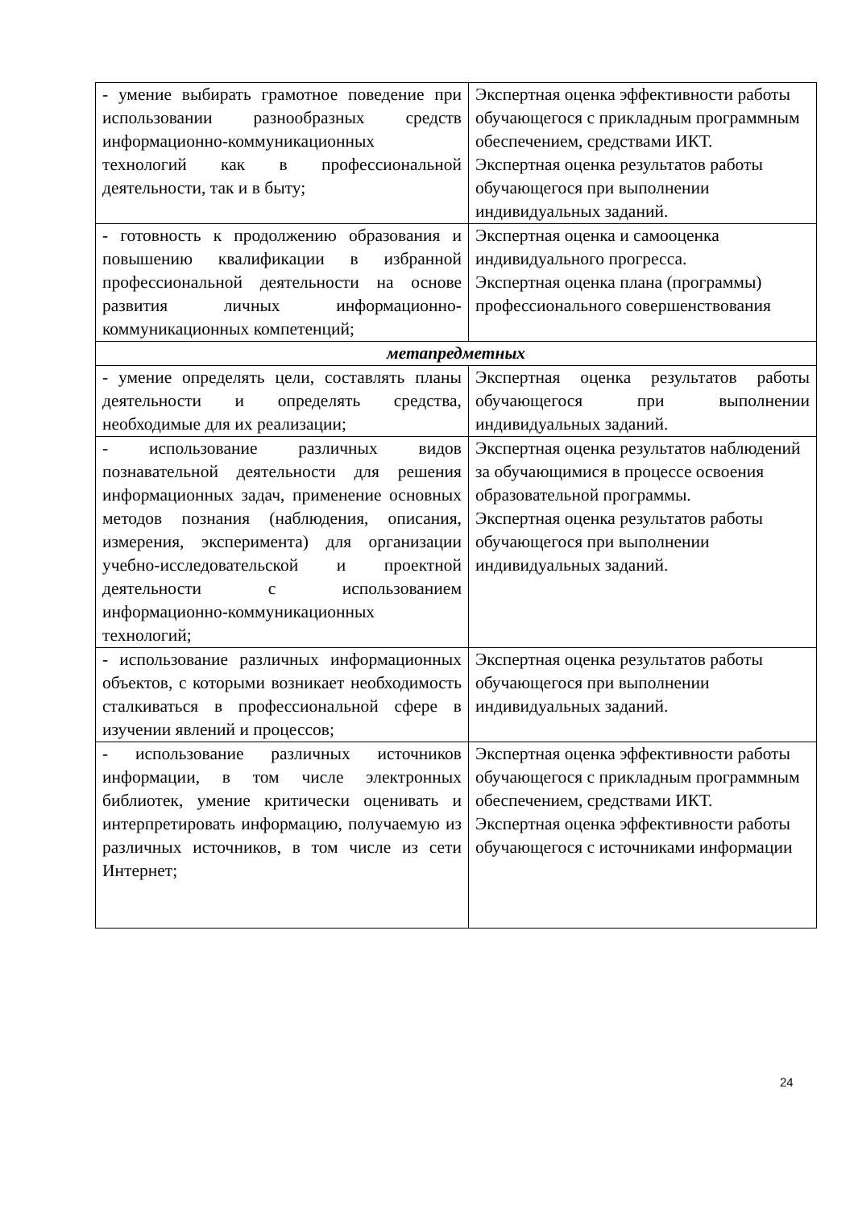| - умение выбирать грамотное поведение при использовании разнообразных средств информационно-коммуникационных технологий как в профессиональной деятельности, так и в быту; | Экспертная оценка эффективности работы обучающегося с прикладным программным обеспечением, средствами ИКТ. Экспертная оценка результатов работы обучающегося при выполнении индивидуальных заданий. |
| - готовность к продолжению образования и повышению квалификации в избранной профессиональной деятельности на основе развития личных информационно-коммуникационных компетенций; | Экспертная оценка и самооценка индивидуального прогресса. Экспертная оценка плана (программы) профессионального совершенствования |
| метапредметных | |
| - умение определять цели, составлять планы деятельности и определять средства, необходимые для их реализации; | Экспертная оценка результатов работы обучающегося при выполнении индивидуальных заданий. |
| - использование различных видов познавательной деятельности для решения информационных задач, применение основных методов познания (наблюдения, описания, измерения, эксперимента) для организации учебно-исследовательской и проектной деятельности с использованием информационно-коммуникационных технологий; | Экспертная оценка результатов наблюдений за обучающимися в процессе освоения образовательной программы. Экспертная оценка результатов работы обучающегося при выполнении индивидуальных заданий. |
| - использование различных информационных объектов, с которыми возникает необходимость сталкиваться в профессиональной сфере в изучении явлений и процессов; | Экспертная оценка результатов работы обучающегося при выполнении индивидуальных заданий. |
| - использование различных источников информации, в том числе электронных библиотек, умение критически оценивать и интерпретировать информацию, получаемую из различных источников, в том числе из сети Интернет; | Экспертная оценка эффективности работы обучающегося с прикладным программным обеспечением, средствами ИКТ. Экспертная оценка эффективности работы обучающегося с источниками информации |
24